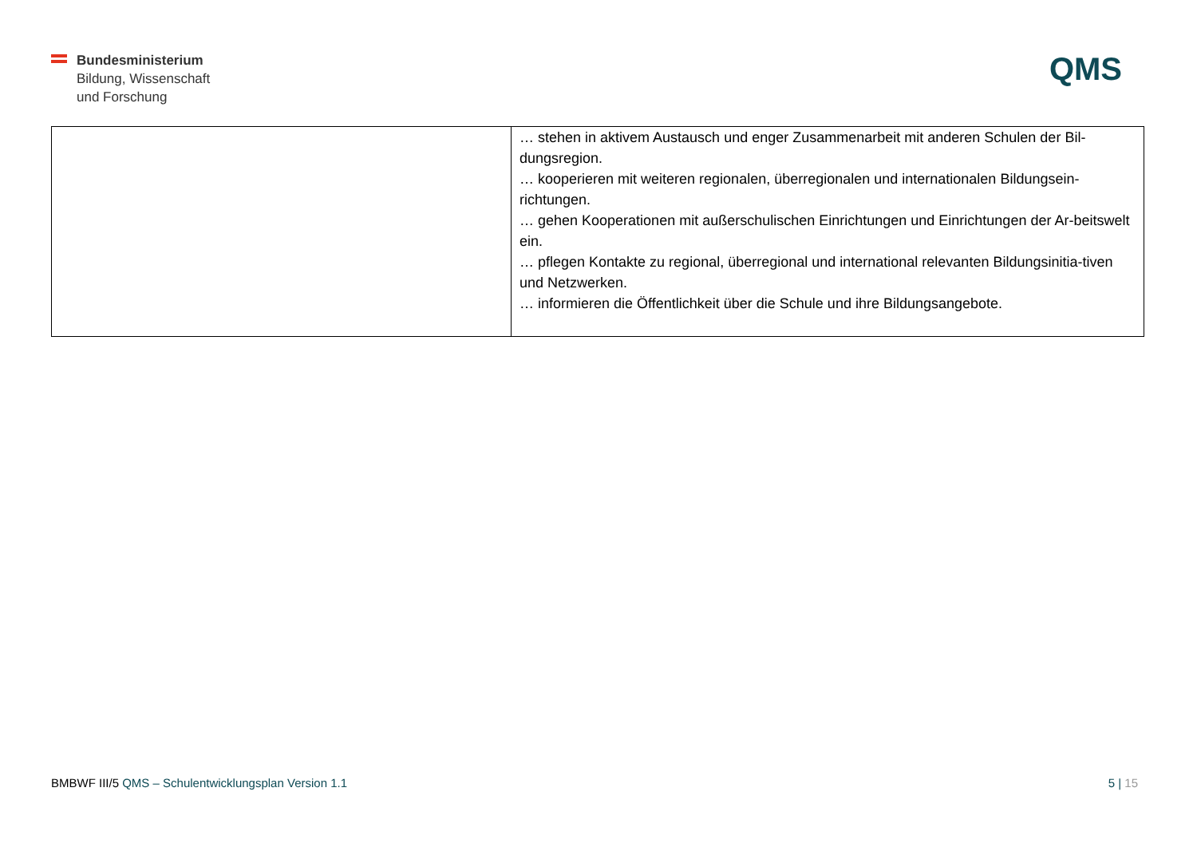Bundesministerium
Bildung, Wissenschaft
und Forschung
QMS
| | … stehen in aktivem Austausch und enger Zusammenarbeit mit anderen Schulen der Bil-dungsregion. … kooperieren mit weiteren regionalen, überregionalen und internationalen Bildungsein-richtungen. … gehen Kooperationen mit außerschulischen Einrichtungen und Einrichtungen der Ar-beitswelt ein. … pflegen Kontakte zu regional, überregional und international relevanten Bildungsinitia-tiven und Netzwerken. … informieren die Öffentlichkeit über die Schule und ihre Bildungsangebote. |
BMBWF III/5 QMS – Schulentwicklungsplan Version 1.1
5 | 15